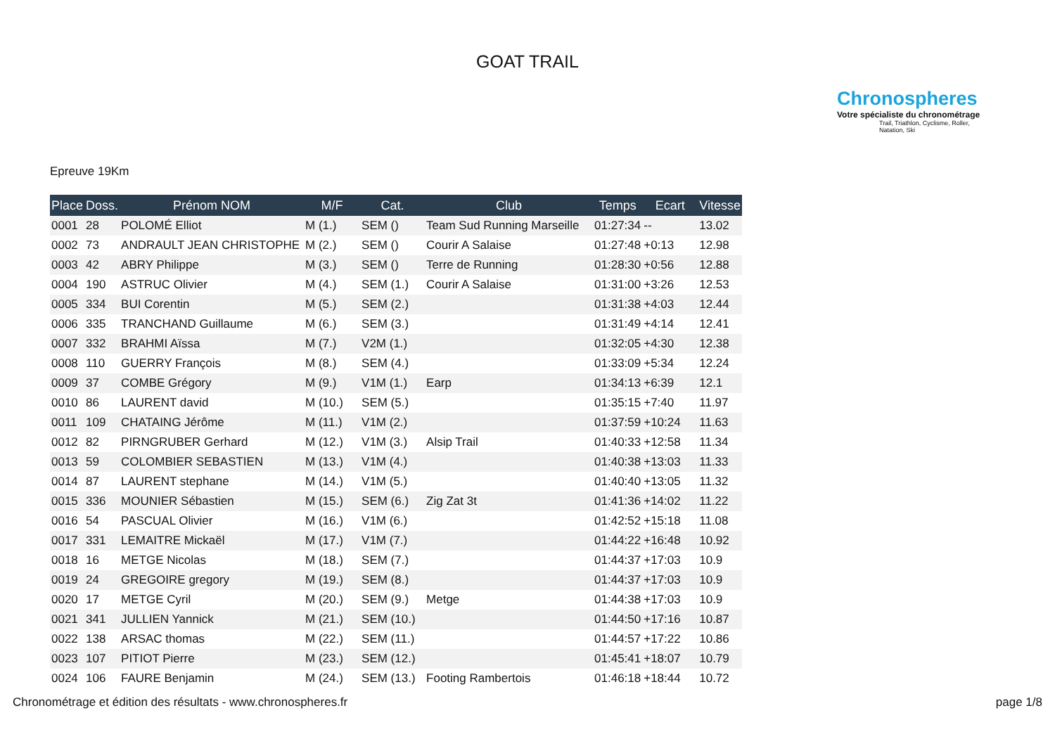GOAT TRAIL
Chronospheres
Votre spécialiste du chronométrage
Trail, Triathlon, Cyclisme, Roller, Natation, Ski
Epreuve 19Km
| Place | Doss. | Prénom NOM | M/F | Cat. | Club | Temps | Ecart | Vitesse |
| --- | --- | --- | --- | --- | --- | --- | --- | --- |
| 0001 | 28 | POLOMÉ Elliot | M (1.) | SEM () | Team Sud Running Marseille | 01:27:34 | -- | 13.02 |
| 0002 | 73 | ANDRAULT JEAN CHRISTOPHE | M (2.) | SEM () | Courir A Salaise | 01:27:48 | +0:13 | 12.98 |
| 0003 | 42 | ABRY Philippe | M (3.) | SEM () | Terre de Running | 01:28:30 | +0:56 | 12.88 |
| 0004 | 190 | ASTRUC Olivier | M (4.) | SEM (1.) | Courir A Salaise | 01:31:00 | +3:26 | 12.53 |
| 0005 | 334 | BUI Corentin | M (5.) | SEM (2.) | | 01:31:38 | +4:03 | 12.44 |
| 0006 | 335 | TRANCHAND Guillaume | M (6.) | SEM (3.) | | 01:31:49 | +4:14 | 12.41 |
| 0007 | 332 | BRAHMI Aïssa | M (7.) | V2M (1.) | | 01:32:05 | +4:30 | 12.38 |
| 0008 | 110 | GUERRY François | M (8.) | SEM (4.) | | 01:33:09 | +5:34 | 12.24 |
| 0009 | 37 | COMBE Grégory | M (9.) | V1M (1.) | Earp | 01:34:13 | +6:39 | 12.1 |
| 0010 | 86 | LAURENT david | M (10.) | SEM (5.) | | 01:35:15 | +7:40 | 11.97 |
| 0011 | 109 | CHATAING Jérôme | M (11.) | V1M (2.) | | 01:37:59 | +10:24 | 11.63 |
| 0012 | 82 | PIRNGRUBER Gerhard | M (12.) | V1M (3.) | Alsip Trail | 01:40:33 | +12:58 | 11.34 |
| 0013 | 59 | COLOMBIER SEBASTIEN | M (13.) | V1M (4.) | | 01:40:38 | +13:03 | 11.33 |
| 0014 | 87 | LAURENT stephane | M (14.) | V1M (5.) | | 01:40:40 | +13:05 | 11.32 |
| 0015 | 336 | MOUNIER Sébastien | M (15.) | SEM (6.) | Zig Zat 3t | 01:41:36 | +14:02 | 11.22 |
| 0016 | 54 | PASCUAL Olivier | M (16.) | V1M (6.) | | 01:42:52 | +15:18 | 11.08 |
| 0017 | 331 | LEMAITRE Mickaël | M (17.) | V1M (7.) | | 01:44:22 | +16:48 | 10.92 |
| 0018 | 16 | METGE Nicolas | M (18.) | SEM (7.) | | 01:44:37 | +17:03 | 10.9 |
| 0019 | 24 | GREGOIRE gregory | M (19.) | SEM (8.) | | 01:44:37 | +17:03 | 10.9 |
| 0020 | 17 | METGE Cyril | M (20.) | SEM (9.) | Metge | 01:44:38 | +17:03 | 10.9 |
| 0021 | 341 | JULLIEN Yannick | M (21.) | SEM (10.) | | 01:44:50 | +17:16 | 10.87 |
| 0022 | 138 | ARSAC thomas | M (22.) | SEM (11.) | | 01:44:57 | +17:22 | 10.86 |
| 0023 | 107 | PITIOT Pierre | M (23.) | SEM (12.) | | 01:45:41 | +18:07 | 10.79 |
| 0024 | 106 | FAURE Benjamin | M (24.) | SEM (13.) | Footing Rambertois | 01:46:18 | +18:44 | 10.72 |
Chronométrage et édition des résultats - www.chronospheres.fr
page 1/8